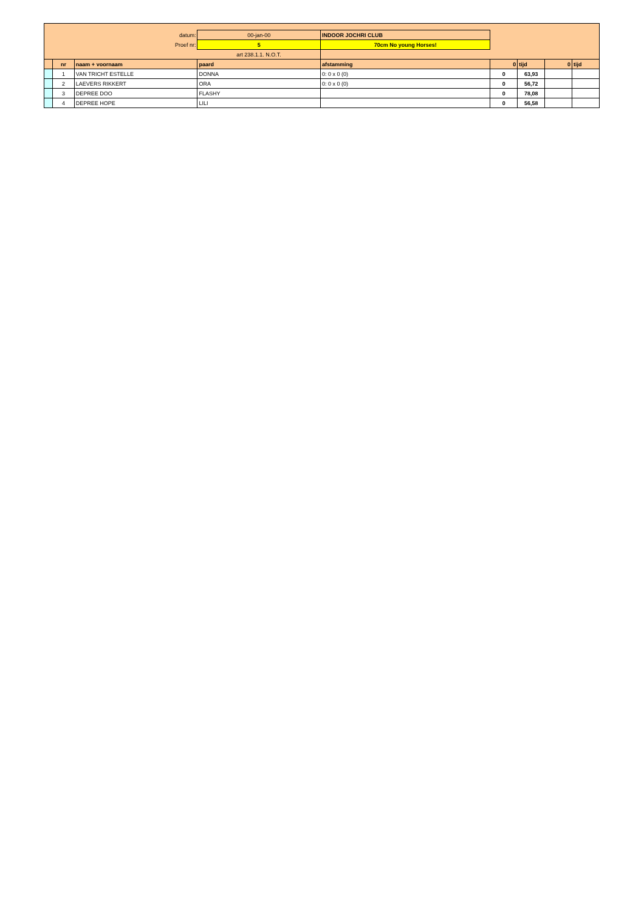| datum: | | | 00-jan-00 | INDOOR JOCHRI CLUB | | | | |
| Proef nr: | | | 5 | 70cm No young Horses! | | | | |
| | | | art 238.1.1. N.O.T. | | | | | |
| | nr | naam + voornaam | paard | afstamming | 0 | tijd | 0 | tijd |
| | 1 | VAN TRICHT ESTELLE | DONNA | 0: 0 x 0 (0) | 0 | 63,93 | | |
| | 2 | LAEVERS RIKKERT | ORA | 0: 0 x 0 (0) | 0 | 56,72 | | |
| | 3 | DEPREE DOO | FLASHY | | 0 | 78,08 | | |
| | 4 | DEPREE HOPE | LILI | | 0 | 56,58 | | |